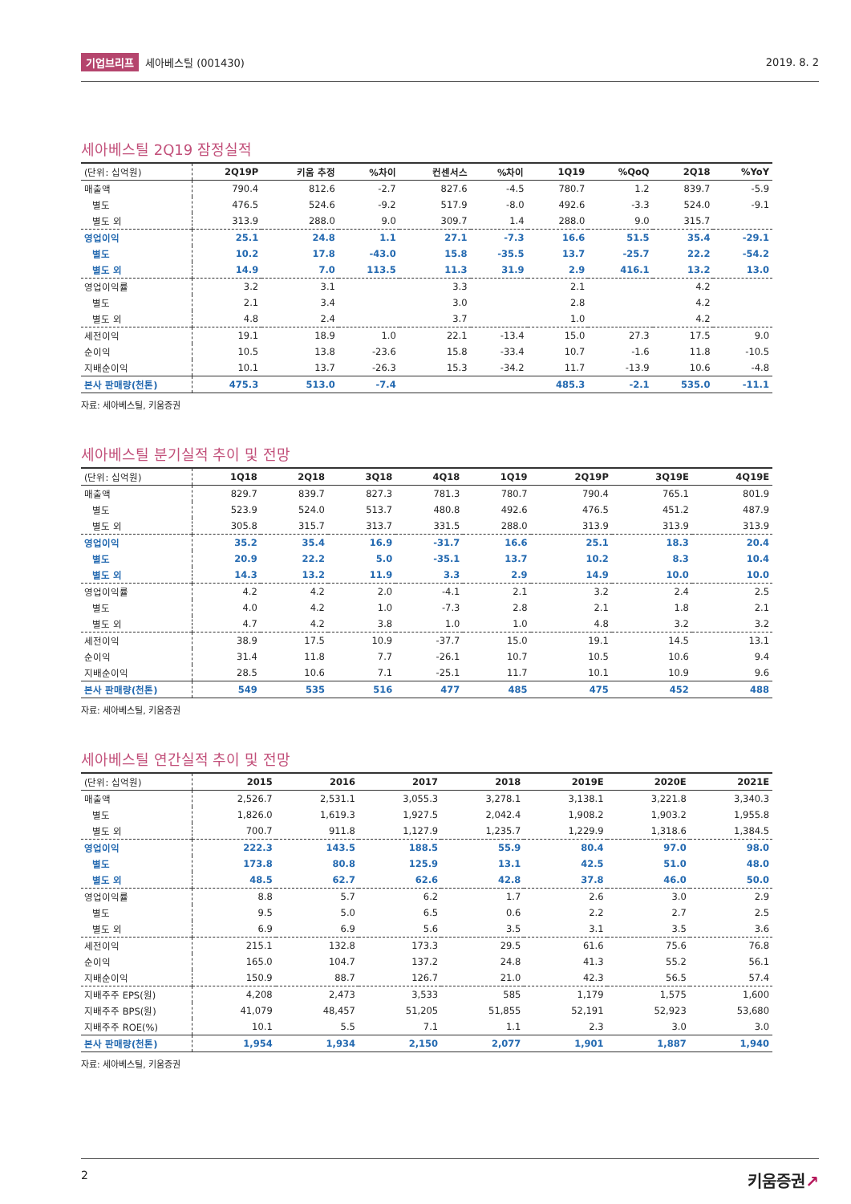기업브리프 세아베스틸 (001430) 2019. 8. 2
세아베스틸 2Q19 잠정실적
| (단위: 십억원) | 2Q19P | 키움 추정 | %차이 | 컨센서스 | %차이 | 1Q19 | %QoQ | 2Q18 | %YoY |
| --- | --- | --- | --- | --- | --- | --- | --- | --- | --- |
| 매출액 | 790.4 | 812.6 | -2.7 | 827.6 | -4.5 | 780.7 | 1.2 | 839.7 | -5.9 |
| 별도 | 476.5 | 524.6 | -9.2 | 517.9 | -8.0 | 492.6 | -3.3 | 524.0 | -9.1 |
| 별도 외 | 313.9 | 288.0 | 9.0 | 309.7 | 1.4 | 288.0 | 9.0 | 315.7 | |
| 영업이익 | 25.1 | 24.8 | 1.1 | 27.1 | -7.3 | 16.6 | 51.5 | 35.4 | -29.1 |
| 별도 | 10.2 | 17.8 | -43.0 | 15.8 | -35.5 | 13.7 | -25.7 | 22.2 | -54.2 |
| 별도 외 | 14.9 | 7.0 | 113.5 | 11.3 | 31.9 | 2.9 | 416.1 | 13.2 | 13.0 |
| 영업이익률 | 3.2 | 3.1 | | 3.3 | | 2.1 | | 4.2 | |
| 별도 | 2.1 | 3.4 | | 3.0 | | 2.8 | | 4.2 | |
| 별도 외 | 4.8 | 2.4 | | 3.7 | | 1.0 | | 4.2 | |
| 세전이익 | 19.1 | 18.9 | 1.0 | 22.1 | -13.4 | 15.0 | 27.3 | 17.5 | 9.0 |
| 순이익 | 10.5 | 13.8 | -23.6 | 15.8 | -33.4 | 10.7 | -1.6 | 11.8 | -10.5 |
| 지배순이익 | 10.1 | 13.7 | -26.3 | 15.3 | -34.2 | 11.7 | -13.9 | 10.6 | -4.8 |
| 본사 판매량(천톤) | 475.3 | 513.0 | -7.4 | | | 485.3 | -2.1 | 535.0 | -11.1 |
자료: 세아베스틸, 키움증권
세아베스틸 분기실적 추이 및 전망
| (단위: 십억원) | 1Q18 | 2Q18 | 3Q18 | 4Q18 | 1Q19 | 2Q19P | 3Q19E | 4Q19E |
| --- | --- | --- | --- | --- | --- | --- | --- | --- |
| 매출액 | 829.7 | 839.7 | 827.3 | 781.3 | 780.7 | 790.4 | 765.1 | 801.9 |
| 별도 | 523.9 | 524.0 | 513.7 | 480.8 | 492.6 | 476.5 | 451.2 | 487.9 |
| 별도 외 | 305.8 | 315.7 | 313.7 | 331.5 | 288.0 | 313.9 | 313.9 | 313.9 |
| 영업이익 | 35.2 | 35.4 | 16.9 | -31.7 | 16.6 | 25.1 | 18.3 | 20.4 |
| 별도 | 20.9 | 22.2 | 5.0 | -35.1 | 13.7 | 10.2 | 8.3 | 10.4 |
| 별도 외 | 14.3 | 13.2 | 11.9 | 3.3 | 2.9 | 14.9 | 10.0 | 10.0 |
| 영업이익률 | 4.2 | 4.2 | 2.0 | -4.1 | 2.1 | 3.2 | 2.4 | 2.5 |
| 별도 | 4.0 | 4.2 | 1.0 | -7.3 | 2.8 | 2.1 | 1.8 | 2.1 |
| 별도 외 | 4.7 | 4.2 | 3.8 | 1.0 | 1.0 | 4.8 | 3.2 | 3.2 |
| 세전이익 | 38.9 | 17.5 | 10.9 | -37.7 | 15.0 | 19.1 | 14.5 | 13.1 |
| 순이익 | 31.4 | 11.8 | 7.7 | -26.1 | 10.7 | 10.5 | 10.6 | 9.4 |
| 지배순이익 | 28.5 | 10.6 | 7.1 | -25.1 | 11.7 | 10.1 | 10.9 | 9.6 |
| 본사 판매량(천톤) | 549 | 535 | 516 | 477 | 485 | 475 | 452 | 488 |
자료: 세아베스틸, 키움증권
세아베스틸 연간실적 추이 및 전망
| (단위: 십억원) | 2015 | 2016 | 2017 | 2018 | 2019E | 2020E | 2021E |
| --- | --- | --- | --- | --- | --- | --- | --- |
| 매출액 | 2,526.7 | 2,531.1 | 3,055.3 | 3,278.1 | 3,138.1 | 3,221.8 | 3,340.3 |
| 별도 | 1,826.0 | 1,619.3 | 1,927.5 | 2,042.4 | 1,908.2 | 1,903.2 | 1,955.8 |
| 별도 외 | 700.7 | 911.8 | 1,127.9 | 1,235.7 | 1,229.9 | 1,318.6 | 1,384.5 |
| 영업이익 | 222.3 | 143.5 | 188.5 | 55.9 | 80.4 | 97.0 | 98.0 |
| 별도 | 173.8 | 80.8 | 125.9 | 13.1 | 42.5 | 51.0 | 48.0 |
| 별도 외 | 48.5 | 62.7 | 62.6 | 42.8 | 37.8 | 46.0 | 50.0 |
| 영업이익률 | 8.8 | 5.7 | 6.2 | 1.7 | 2.6 | 3.0 | 2.9 |
| 별도 | 9.5 | 5.0 | 6.5 | 0.6 | 2.2 | 2.7 | 2.5 |
| 별도 외 | 6.9 | 6.9 | 5.6 | 3.5 | 3.1 | 3.5 | 3.6 |
| 세전이익 | 215.1 | 132.8 | 173.3 | 29.5 | 61.6 | 75.6 | 76.8 |
| 순이익 | 165.0 | 104.7 | 137.2 | 24.8 | 41.3 | 55.2 | 56.1 |
| 지배순이익 | 150.9 | 88.7 | 126.7 | 21.0 | 42.3 | 56.5 | 57.4 |
| 지배주주 EPS(원) | 4,208 | 2,473 | 3,533 | 585 | 1,179 | 1,575 | 1,600 |
| 지배주주 BPS(원) | 41,079 | 48,457 | 51,205 | 51,855 | 52,191 | 52,923 | 53,680 |
| 지배주주 ROE(%) | 10.1 | 5.5 | 7.1 | 1.1 | 2.3 | 3.0 | 3.0 |
| 본사 판매량(천톤) | 1,954 | 1,934 | 2,150 | 2,077 | 1,901 | 1,887 | 1,940 |
자료: 세아베스틸, 키움증권
2 키움증권↗